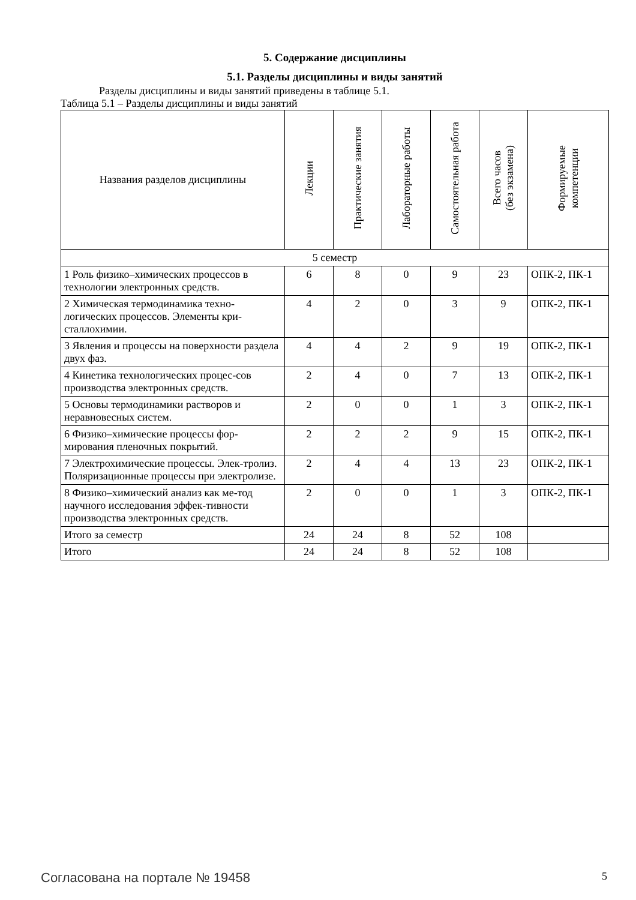5. Содержание дисциплины
5.1. Разделы дисциплины и виды занятий
Разделы дисциплины и виды занятий приведены в таблице 5.1.
Таблица 5.1 – Разделы дисциплины и виды занятий
| Названия разделов дисциплины | Лекции | Практические занятия | Лабораторные работы | Самостоятельная работа | Всего часов (без экзамена) | Формируемые компетенции |
| --- | --- | --- | --- | --- | --- | --- |
| 5 семестр | | | | | | |
| 1 Роль физико–химических процессов в технологии электронных средств. | 6 | 8 | 0 | 9 | 23 | ОПК-2, ПК-1 |
| 2 Химическая термодинамика техно-логических процессов. Элементы кри-сталлохимии. | 4 | 2 | 0 | 3 | 9 | ОПК-2, ПК-1 |
| 3 Явления и процессы на поверхности раздела двух фаз. | 4 | 4 | 2 | 9 | 19 | ОПК-2, ПК-1 |
| 4 Кинетика технологических процес-сов производства электронных средств. | 2 | 4 | 0 | 7 | 13 | ОПК-2, ПК-1 |
| 5 Основы термодинамики растворов и неравновесных систем. | 2 | 0 | 0 | 1 | 3 | ОПК-2, ПК-1 |
| 6 Физико–химические процессы фор-мирования пленочных покрытий. | 2 | 2 | 2 | 9 | 15 | ОПК-2, ПК-1 |
| 7 Электрохимические процессы. Элек-тролиз. Поляризационные процессы при электролизе. | 2 | 4 | 4 | 13 | 23 | ОПК-2, ПК-1 |
| 8 Физико–химический анализ как ме-тод научного исследования эффек-тивности производства электронных средств. | 2 | 0 | 0 | 1 | 3 | ОПК-2, ПК-1 |
| Итого за семестр | 24 | 24 | 8 | 52 | 108 | |
| Итого | 24 | 24 | 8 | 52 | 108 | |
Согласована на портале № 19458 5